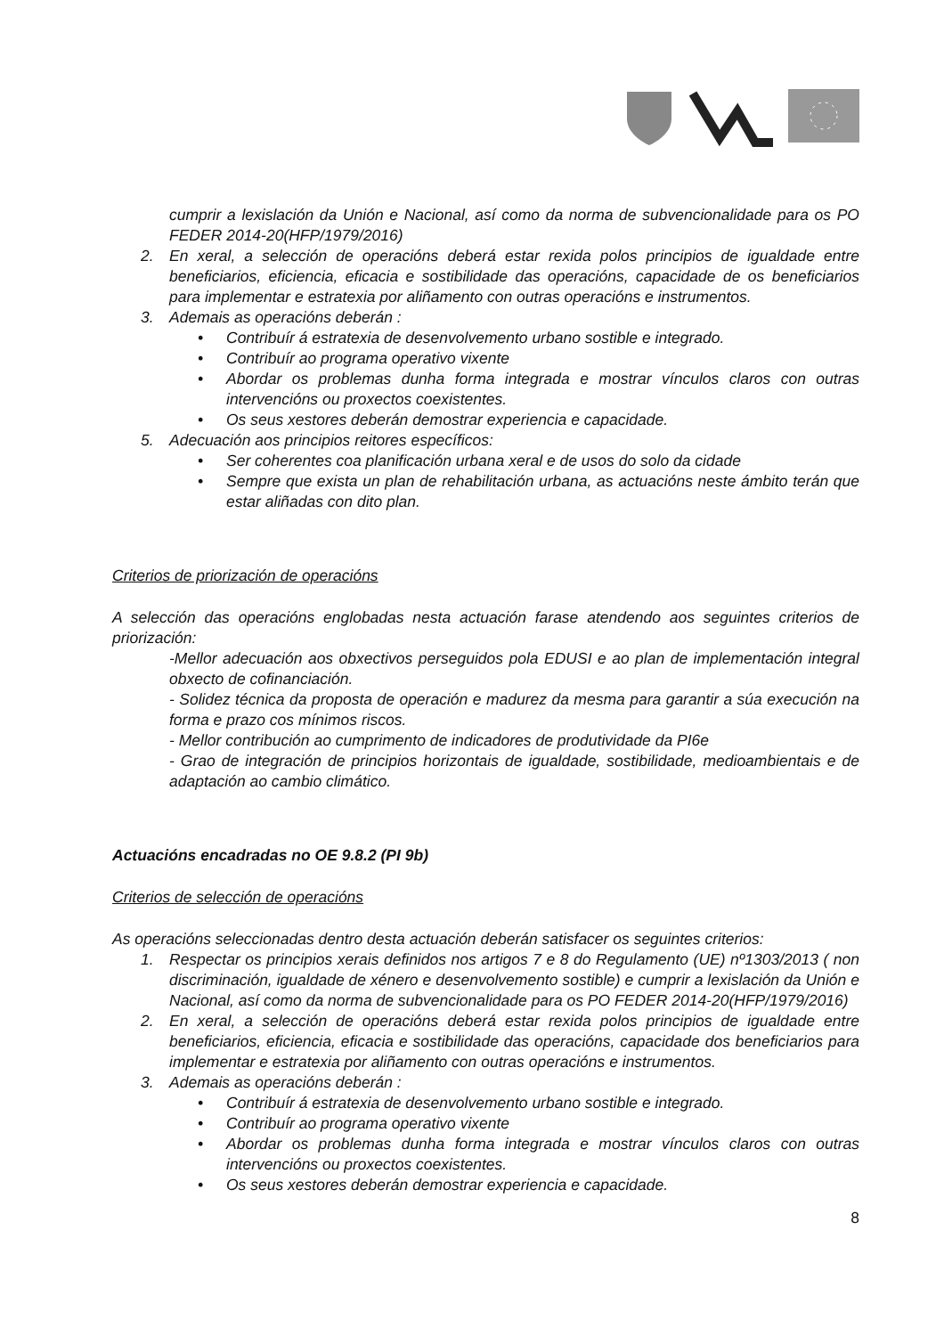cumprir a lexislación da Unión e Nacional, así como da norma de subvencionalidade para os PO FEDER 2014-20(HFP/1979/2016)
2. En xeral, a selección de operacións deberá estar rexida polos principios de igualdade entre beneficiarios, eficiencia, eficacia e sostibilidade das operacións, capacidade de os beneficiarios para implementar e estratexia por aliñamento con outras operacións e instrumentos.
3. Ademais as operacións deberán :
• Contribuír á estratexia de desenvolvemento urbano sostible e integrado.
• Contribuír ao programa operativo vixente
• Abordar os problemas dunha forma integrada e mostrar vínculos claros con outras intervencións ou proxectos coexistentes.
• Os seus xestores deberán demostrar experiencia e capacidade.
5. Adecuación aos principios reitores específicos:
• Ser coherentes coa planificación urbana xeral e de usos do solo da cidade
• Sempre que exista un plan de rehabilitación urbana, as actuacións neste ámbito terán que estar aliñadas con dito plan.
Criterios de priorización de operacións
A selección das operacións englobadas nesta actuación farase atendendo aos seguintes criterios de priorización:
-Mellor adecuación aos obxectivos perseguidos pola EDUSI e ao plan de implementación integral obxecto de cofinanciación.
- Solidez técnica da proposta de operación e madurez da mesma para garantir a súa execución na forma e prazo cos mínimos riscos.
- Mellor contribución ao cumprimento de indicadores de produtividade da PI6e
- Grao de integración de principios horizontais de igualdade, sostibilidade, medioambientais e de adaptación ao cambio climático.
Actuacións encadradas no OE 9.8.2 (PI 9b)
Criterios de selección de operacións
As operacións seleccionadas dentro desta actuación deberán satisfacer os seguintes criterios:
1. Respectar os principios xerais definidos nos artigos 7 e 8 do Regulamento (UE) nº1303/2013 ( non discriminación, igualdade de xénero e desenvolvemento sostible) e cumprir a lexislación da Unión e Nacional, así como da norma de subvencionalidade para os PO FEDER 2014-20(HFP/1979/2016)
2. En xeral, a selección de operacións deberá estar rexida polos principios de igualdade entre beneficiarios, eficiencia, eficacia e sostibilidade das operacións, capacidade dos beneficiarios para implementar e estratexia por aliñamento con outras operacións e instrumentos.
3. Ademais as operacións deberán :
• Contribuír á estratexia de desenvolvemento urbano sostible e integrado.
• Contribuír ao programa operativo vixente
• Abordar os problemas dunha forma integrada e mostrar vínculos claros con outras intervencións ou proxectos coexistentes.
• Os seus xestores deberán demostrar experiencia e capacidade.
8